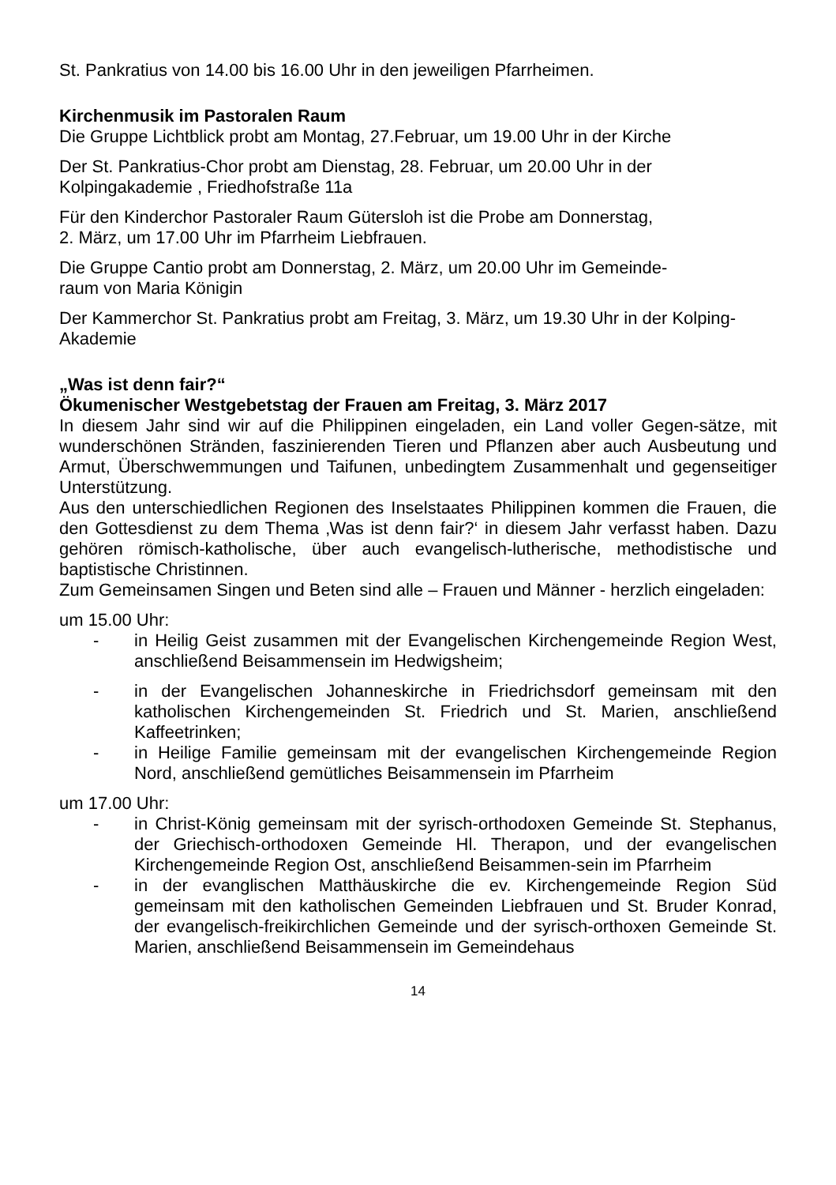St. Pankratius von 14.00 bis 16.00 Uhr in den jeweiligen Pfarrheimen.
Kirchenmusik im Pastoralen Raum
Die Gruppe Lichtblick probt am Montag, 27.Februar, um 19.00 Uhr in der Kirche
Der St. Pankratius-Chor probt am Dienstag, 28. Februar, um 20.00 Uhr in der Kolpingakademie , Friedhofstraße 11a
Für den Kinderchor Pastoraler Raum Gütersloh ist die Probe am Donnerstag,
2. März, um 17.00 Uhr im Pfarrheim Liebfrauen.
Die Gruppe Cantio probt am Donnerstag, 2. März, um 20.00 Uhr im Gemeinde-
raum von Maria Königin
Der Kammerchor St. Pankratius probt am Freitag, 3. März, um 19.30 Uhr in der Kolping-Akademie
„Was ist denn fair?“
Ökumenischer Westgebetstag der Frauen am Freitag, 3. März 2017
In diesem Jahr sind wir auf die Philippinen eingeladen, ein Land voller Gegen-sätze, mit wunderschönen Stränden, faszinierenden Tieren und Pflanzen aber auch Ausbeutung und Armut, Überschwemmungen und Taifunen, unbedingtem Zusammenhalt und gegenseitiger Unterstützung.
Aus den unterschiedlichen Regionen des Inselstaates Philippinen kommen die Frauen, die den Gottesdienst zu dem Thema ‚Was ist denn fair?‘ in diesem Jahr verfasst haben. Dazu gehören römisch-katholische, über auch evangelisch-lutherische, methodistische und baptistische Christinnen.
Zum Gemeinsamen Singen und Beten sind alle – Frauen und Männer - herzlich eingeladen:
um 15.00 Uhr:
- in Heilig Geist zusammen mit der Evangelischen Kirchengemeinde Region West, anschließend Beisammensein im Hedwigsheim;
- in der Evangelischen Johanneskirche in Friedrichsdorf gemeinsam mit den katholischen Kirchengemeinden St. Friedrich und St. Marien, anschließend Kaffeetrinken;
- in Heilige Familie gemeinsam mit der evangelischen Kirchengemeinde Region Nord, anschließend gemütliches Beisammensein im Pfarrheim
um 17.00 Uhr:
- in Christ-König gemeinsam mit der syrisch-orthodoxen Gemeinde St. Stephanus, der Griechisch-orthodoxen Gemeinde Hl. Therapon, und der evangelischen Kirchengemeinde Region Ost, anschließend Beisammen-sein im Pfarrheim
- in der evanglischen Matthäuskirche die ev. Kirchengemeinde Region Süd gemeinsam mit den katholischen Gemeinden Liebfrauen und St. Bruder Konrad, der evangelisch-freikirchlichen Gemeinde und der syrisch-orthoxen Gemeinde St. Marien, anschließend Beisammensein im Gemeindehaus
14